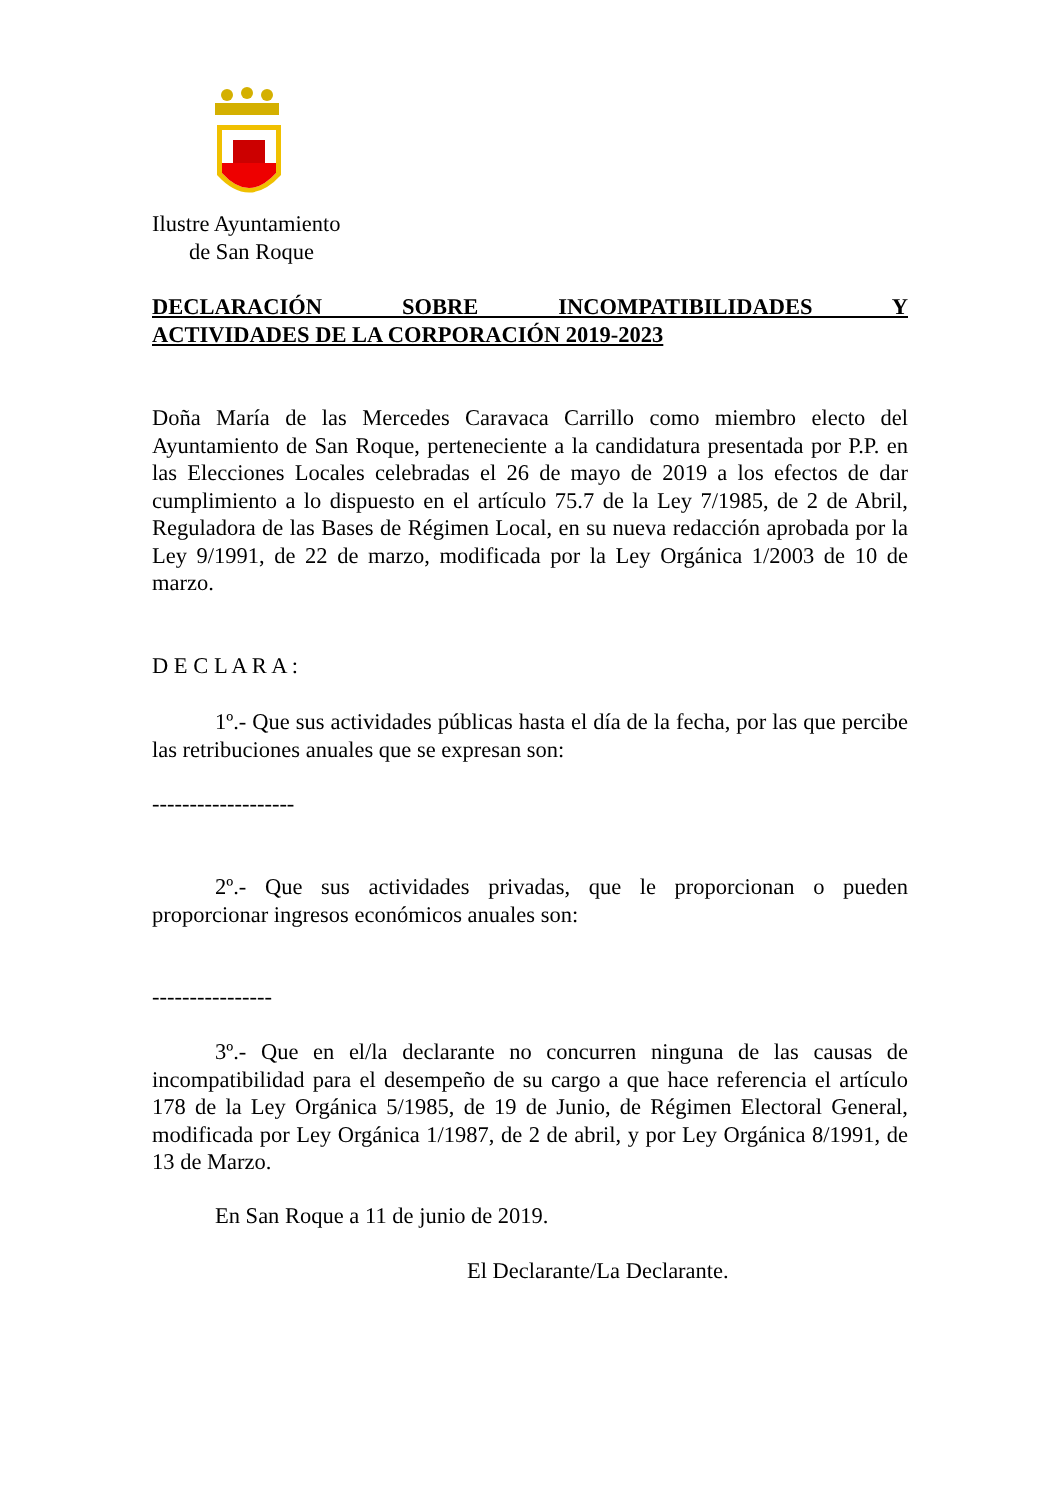Ilustre Ayuntamiento
de San Roque
DECLARACIÓN SOBRE INCOMPATIBILIDADES Y
ACTIVIDADES DE LA CORPORACIÓN 2019-2023
Doña María de las Mercedes Caravaca Carrillo como miembro electo del Ayuntamiento de San Roque, perteneciente a la candidatura presentada por P.P. en las Elecciones Locales celebradas el 26 de mayo de 2019 a los efectos de dar cumplimiento a lo dispuesto en el artículo 75.7 de la Ley 7/1985, de 2 de Abril, Reguladora de las Bases de Régimen Local, en su nueva redacción aprobada por la Ley 9/1991, de 22 de marzo, modificada por la Ley Orgánica 1/2003 de 10 de marzo.
D E C L A R A :
1º.- Que sus actividades públicas hasta el día de la fecha, por las que percibe las retribuciones anuales que se expresan son:
-------------------
2º.- Que sus actividades privadas, que le proporcionan o pueden proporcionar ingresos económicos anuales son:
----------------
3º.- Que en el/la declarante no concurren ninguna de las causas de incompatibilidad para el desempeño de su cargo a que hace referencia el artículo 178 de la Ley Orgánica 5/1985, de 19 de Junio, de Régimen Electoral General, modificada por Ley Orgánica 1/1987, de 2 de abril, y por Ley Orgánica 8/1991, de 13 de Marzo.
En San Roque a 11 de junio de 2019.
El Declarante/La Declarante.